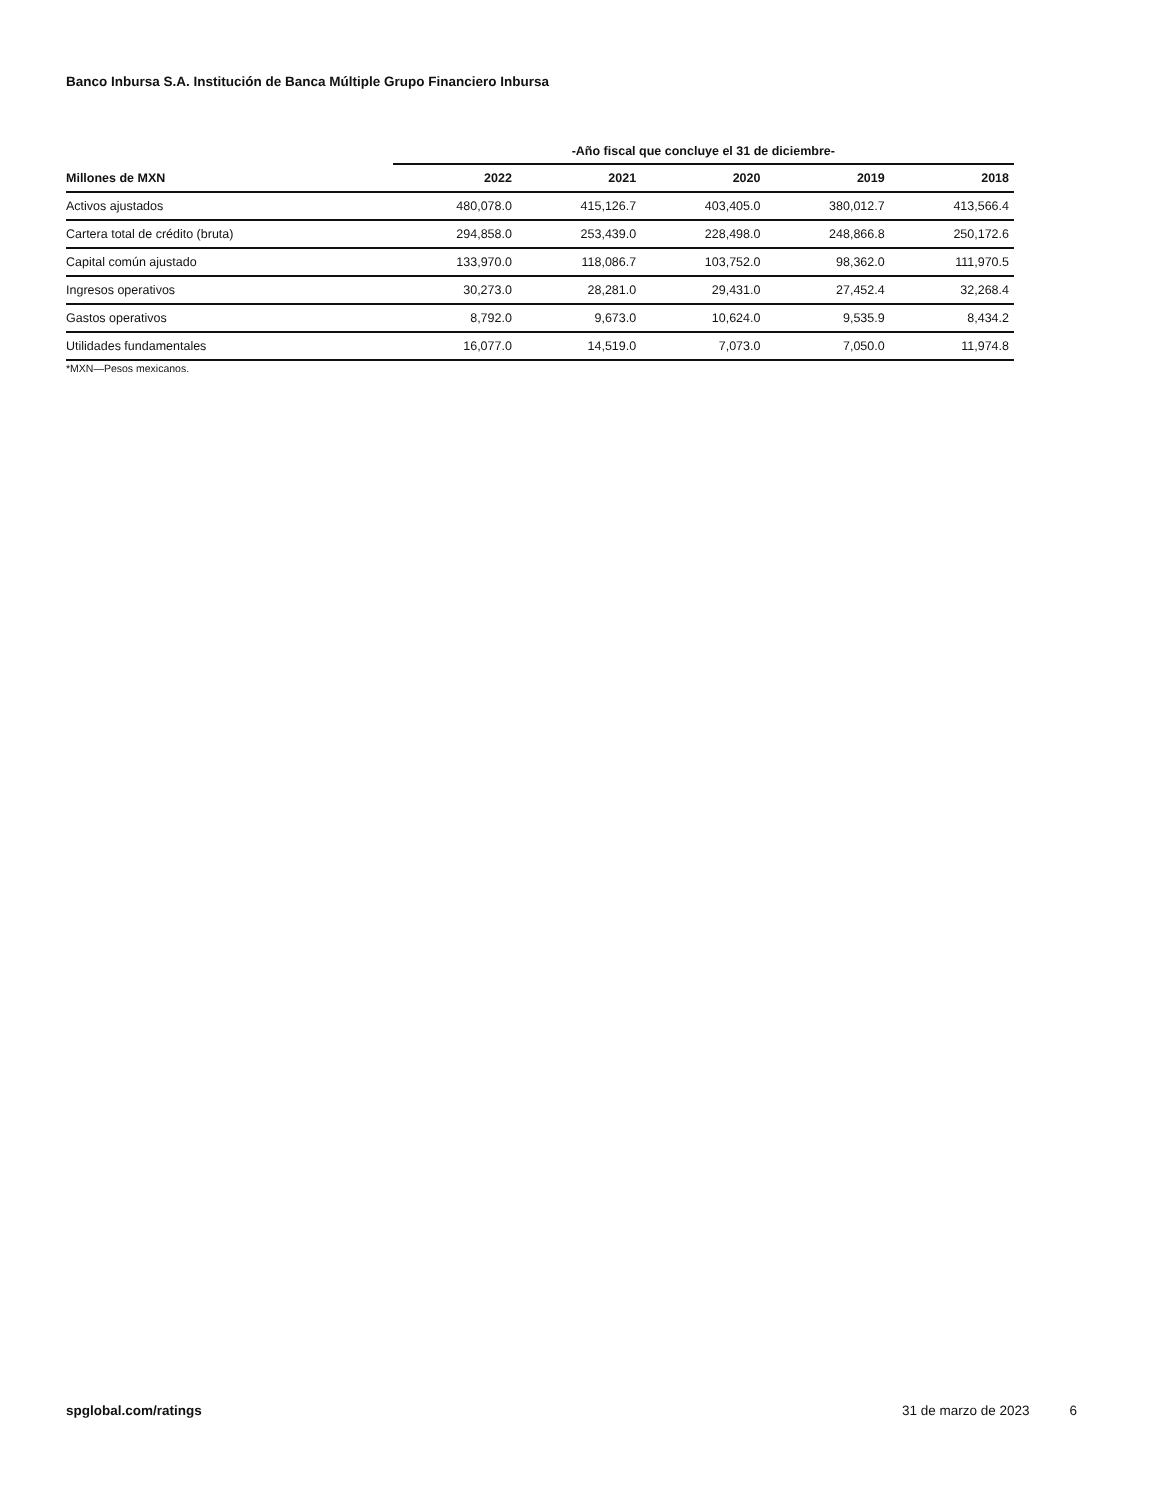Banco Inbursa S.A. Institución de Banca Múltiple Grupo Financiero Inbursa
| | -Año fiscal que concluye el 31 de diciembre- | | | | |
| --- | --- | --- | --- | --- | --- |
| Millones de MXN | 2022 | 2021 | 2020 | 2019 | 2018 |
| Activos ajustados | 480,078.0 | 415,126.7 | 403,405.0 | 380,012.7 | 413,566.4 |
| Cartera total de crédito (bruta) | 294,858.0 | 253,439.0 | 228,498.0 | 248,866.8 | 250,172.6 |
| Capital común ajustado | 133,970.0 | 118,086.7 | 103,752.0 | 98,362.0 | 111,970.5 |
| Ingresos operativos | 30,273.0 | 28,281.0 | 29,431.0 | 27,452.4 | 32,268.4 |
| Gastos operativos | 8,792.0 | 9,673.0 | 10,624.0 | 9,535.9 | 8,434.2 |
| Utilidades fundamentales | 16,077.0 | 14,519.0 | 7,073.0 | 7,050.0 | 11,974.8 |
*MXN—Pesos mexicanos.
spglobal.com/ratings 31 de marzo de 2023 6